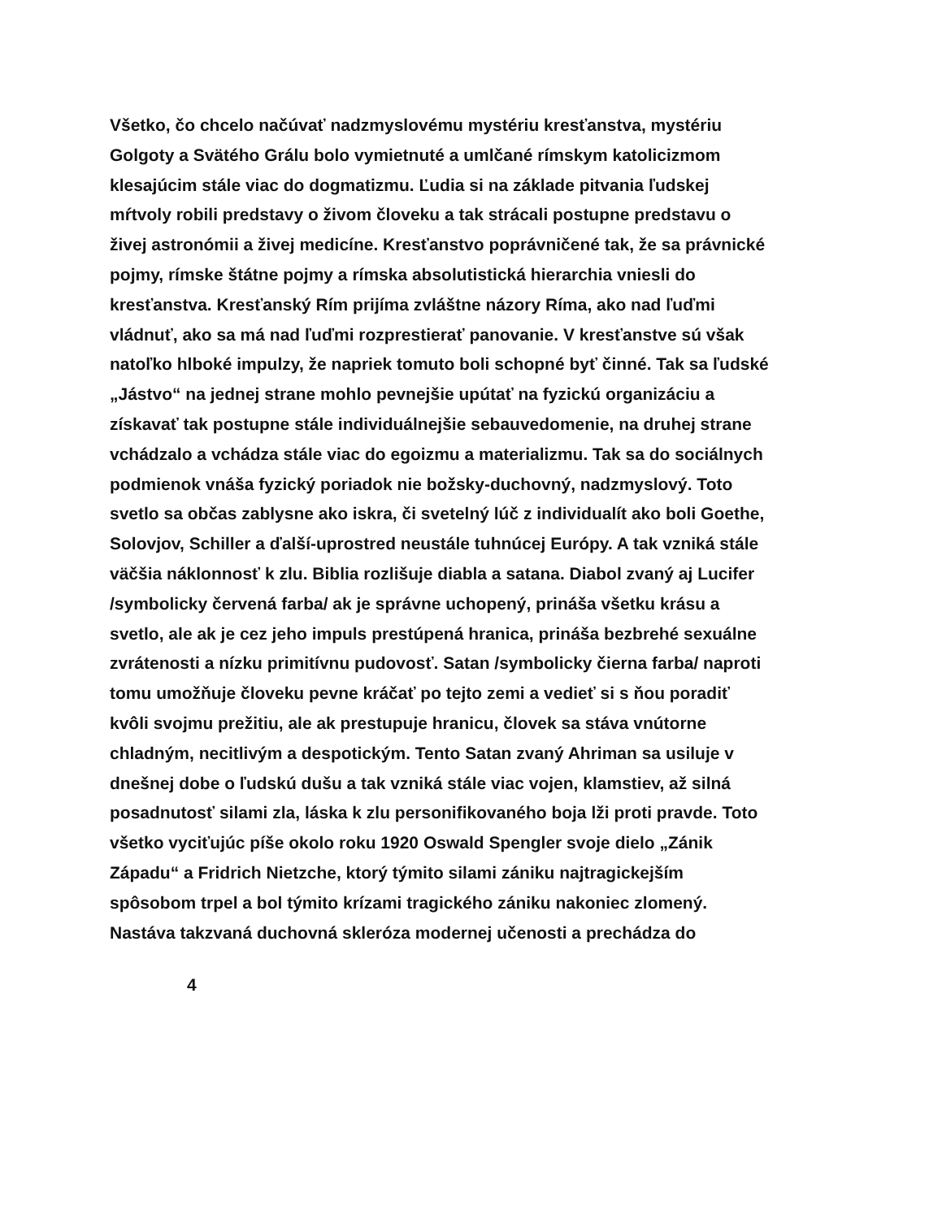Všetko, čo chcelo načúvať nadzmyslovému mystériu kresťanstva, mystériu
Golgoty a Svätého Grálu bolo vymietnuté a umlčané rímskym katolicizmom
klesajúcim stále viac do dogmatizmu. Ľudia si na základe pitvania ľudskej
mŕtvoly robili predstavy o živom človeku a tak strácali postupne predstavu o
živej astronómii a živej medicíne. Kresťanstvo poprávničené tak, že sa právnické
pojmy, rímske štátne pojmy a rímska absolutistická hierarchia vniesli do
kresťanstva. Kresťanský Rím prijíma zvláštne názory Ríma, ako nad ľuďmi
vládnuť, ako sa má nad ľuďmi rozprestierať panovanie. V kresťanstve sú však
natoľko hlboké impulzy, že napriek tomuto boli schopné byť činné. Tak sa ľudské
„Jástvo“ na jednej strane mohlo pevnejšie upútať na fyzickú organizáciu a
získavať tak postupne stále individuálnejšie sebauvedomenie, na druhej strane
vchádzalo a vchádza stále viac do egoizmu a materializmu. Tak sa do sociálnych
podmienok vnáša fyzický poriadok nie božsky-duchovný, nadzmyslový. Toto
svetlo sa občas zablysne ako iskra, či svetelný lúč z individualít ako boli Goethe,
Solovjov, Schiller a ďalší-uprostred neustále tuhnúcej Európy. A tak vzniká stále
väčšia náklonnosť k zlu. Biblia rozlišuje diabla a satana. Diabol zvaný aj Lucifer
/symbolicky červená farba/ ak je správne uchopený, prináša všetku krásu a
svetlo, ale ak je cez jeho impuls prestúpená hranica, prináša bezbrehé sexuálne
zvrátenosti a nízku primitívnu pudovosť. Satan /symbolicky čierna farba/ naproti
tomu umožňuje človeku pevne kráčať po tejto zemi a vedieť si s ňou poradiť
kvôli svojmu prežitiu, ale ak prestupuje hranicu, človek sa stáva vnútorne
chladným, necitlivým a despotickým. Tento Satan zvaný Ahriman sa usiluje v
dnešnej dobe o ľudskú dušu a tak vzniká stále viac vojen, klamstiev, až silná
posadnutosť silami zla, láska k zlu personifikovaného boja lži proti pravde. Toto
všetko vyciťujúc píše okolo roku 1920 Oswald Spengler svoje dielo „Zánik
Západu“ a Fridrich Nietzche, ktorý týmito silami zániku najtragickejším
spôsobom trpel a bol týmito krízami tragického zániku nakoniec zlomený.
Nastáva takzvaná duchovná skleróza modernej učenosti a prechádza do
4